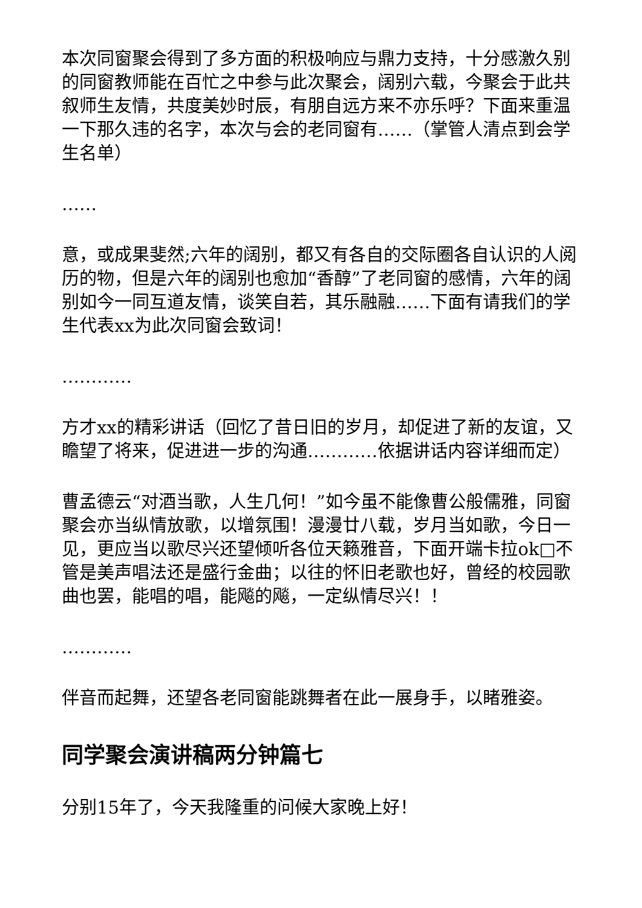本次同窗聚会得到了多方面的积极响应与鼎力支持，十分感激久别的同窗教师能在百忙之中参与此次聚会，阔别六载，今聚会于此共叙师生友情，共度美妙时辰，有朋自远方来不亦乐呼？下面来重温一下那久违的名字，本次与会的老同窗有……（掌管人清点到会学生名单）
……
意，或成果斐然;六年的阔别，都又有各自的交际圈各自认识的人阅历的物，但是六年的阔别也愈加“香醇”了老同窗的感情，六年的阔别如今一同互道友情，谈笑自若，其乐融融……下面有请我们的学生代表xx为此次同窗会致词！
…………
方才xx的精彩讲话（回忆了昔日旧的岁月，却促进了新的友谊，又瞻望了将来，促进进一步的沟通…………依据讲话内容详细而定）
曹孟德云“对酒当歌，人生几何！”如今虽不能像曹公般儒雅，同窗聚会亦当纵情放歌，以增氛围！漫漫廿八载，岁月当如歌，今日一见，更应当以歌尽兴还望倾听各位天籁雅音，下面开端卡拉ok□不管是美声唱法还是盛行金曲；以往的怀旧老歌也好，曾经的校园歌曲也罢，能唱的唱，能飚的飚，一定纵情尽兴！！
…………
伴音而起舞，还望各老同窗能跳舞者在此一展身手，以睹雅姿。
同学聚会演讲稿两分钟篇七
分别15年了，今天我隆重的问候大家晚上好！